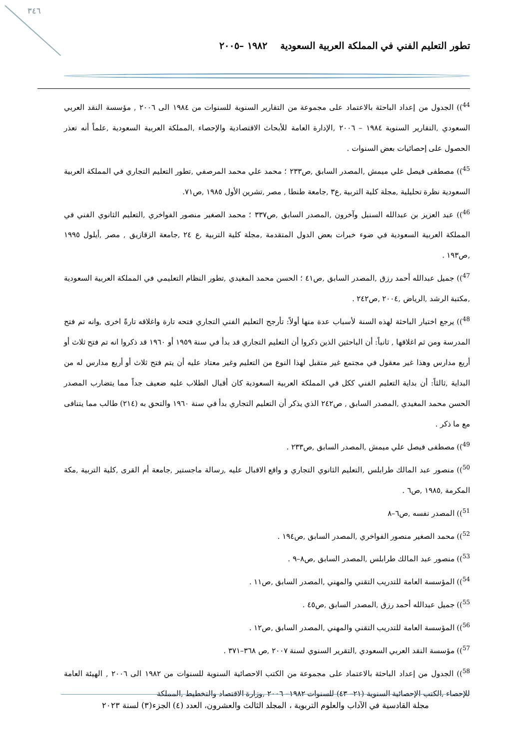٣٤٦
تطور التعليم الفني في المملكة العربية السعودية ١٩٨٢ –٢٠٠٥
<sup>44</sup>)) الجدول من إعداد الباحثة بالاعتماد على مجموعة من التقارير السنوية للسنوات من ١٩٨٤ الى ٢٠٠٦ , مؤسسة النقد العربي السعودي ,التقارير السنوية ١٩٨٤ – ٢٠٠٦ ,الإدارة العامة للأبحاث الاقتصادية والإحصاء ,المملكة العربية السعودية ,علماً أنه تعذر الحصول على إحصائيات بعض السنوات .
<sup>45</sup>)) مصطفى فيصل علي ميمش ,المصدر السابق ,ص٢٣٣ ؛ محمد علي محمد المرصفي ,تطور التعليم التجاري في المملكة العربية السعودية نظرة تحليلية ,مجلة كلية التربية ,ع٣ ,جامعة طنطا , مصر ,تشرين الأول ١٩٨٥ ,ص٧١.
<sup>46</sup>)) عبد العزيز بن عبدالله السنبل وآخرون ,المصدر السابق ,ص٣٣٧ ؛ محمد الصغير منصور الفواخري ,التعليم الثانوي الفني في المملكة العربية السعودية في ضوء خبرات بعض الدول المتقدمة ,مجلة كلية التربية ,ع ٢٤ ,جامعة الزقازيق , مصر ,أيلول ١٩٩٥ ,ص١٩٣ .
<sup>47</sup>)) جميل عبدالله أحمد رزق ,المصدر السابق ,ص٤١ ؛ الحسن محمد المغيدي ,تطور النظام التعليمي في المملكة العربية السعودية ,مكتبة الرشد ,الرياض ,٢٠٠٤ ,ص٢٤٢ .
<sup>48</sup>)) يرجع اختيار الباحثة لهذه السنة لأسباب عدة منها أولاً: تأرجح التعليم الفني التجاري فتحه تارة واغلاقه تارةً اخرى ,وانه تم فتح المدرسة ومن ثم اغلاقها , ثانياً: أن الباحثين الذين ذكروا أن التعليم التجاري قد بدأ في سنة ١٩٥٩ أو ١٩٦٠ قد ذكروا انه تم فتح ثلاث أو أربع مدارس وهذا غير معقول في مجتمع غير متقبل لهذا النوع من التعليم وغير معتاد عليه أن يتم فتح ثلاث أو أربع مدارس له من البداية ,ثالثاً: أن بداية التعليم الفني ككل في المملكة العربية السعودية كان أقبال الطلاب عليه ضعيف جداً مما يتضارب المصدر الحسن محمد المغيدي ,المصدر السابق , ص٢٤٢ الذي يذكر أن التعليم التجاري بدأ في سنة ١٩٦٠ والتحق به (٢١٤) طالب مما يتنافى مع ما ذكر .
<sup>49</sup>)) مصطفى فيصل علي ميمش ,المصدر السابق ,ص٢٣٣ .
<sup>50</sup>)) منصور عبد المالك طرابلس ,التعليم الثانوي التجاري و واقع الاقبال عليه ,رسالة ماجستير ,جامعة أم القرى ,كلية التربية ,مكة المكرمة ,١٩٨٥ ,ص٦ .
<sup>51</sup>)) المصدر نفسه ,ص٦–٨
<sup>52</sup>)) محمد الصغير منصور الفواخري ,المصدر السابق ,ص١٩٤ .
<sup>53</sup>)) منصور عبد المالك طرابلس ,المصدر السابق ,ص٨–٩ .
<sup>54</sup>)) المؤسسة العامة للتدريب التقني والمهني ,المصدر السابق ,ص١١ .
<sup>55</sup>)) جميل عبدالله أحمد رزق ,المصدر السابق ,ص٤٥ .
<sup>56</sup>)) المؤسسة العامة للتدريب التقني والمهني ,المصدر السابق ,ص١٢ .
<sup>57</sup>)) مؤسسة النقد العربي السعودي ,التقرير السنوي لسنة ٢٠٠٧ ,ص ٣٦٨–٣٧١ .
<sup>58</sup>)) الجدول من إعداد الباحثة بالاعتماد على مجموعة من الكتب الاحصائية السنوية للسنوات من ١٩٨٢ الى ٢٠٠٦ , الهيئة العامة للإحصاء ,الكتب الإحصائية السنوية (٢١– ٤٣) للسنوات ١٩٨٢– ٢٠٠٦ ,وزارة الاقتصاد والتخطيط ,المملكة
مجلة القادسية في الآداب والعلوم التربوية ، المجلد الثالث والعشرون، العدد (٤) الجزء(٣) لسنة ٢٠٢٣